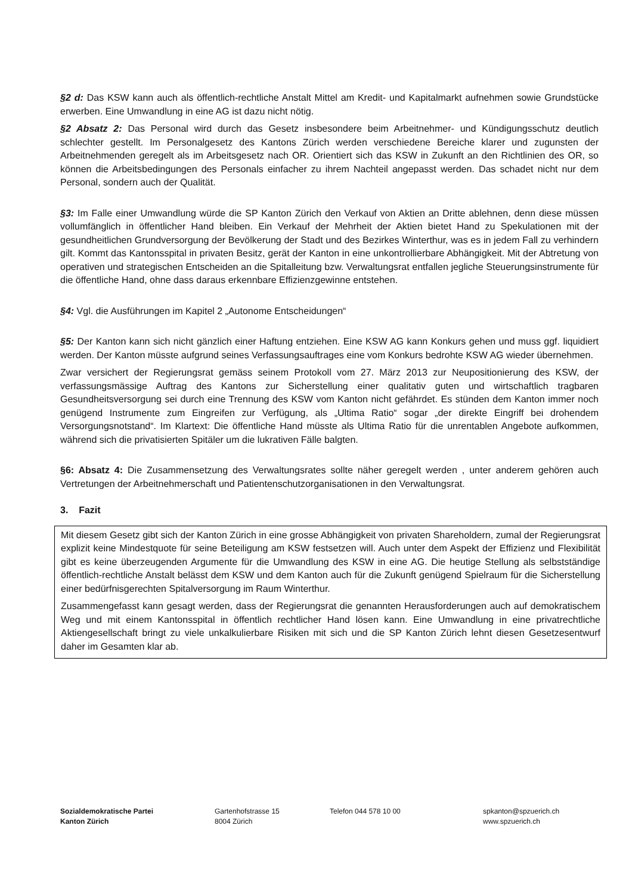§2 d: Das KSW kann auch als öffentlich-rechtliche Anstalt Mittel am Kredit- und Kapitalmarkt aufnehmen sowie Grundstücke erwerben. Eine Umwandlung in eine AG ist dazu nicht nötig.
§2 Absatz 2: Das Personal wird durch das Gesetz insbesondere beim Arbeitnehmer- und Kündigungsschutz deutlich schlechter gestellt. Im Personalgesetz des Kantons Zürich werden verschiedene Bereiche klarer und zugunsten der Arbeitnehmenden geregelt als im Arbeitsgesetz nach OR. Orientiert sich das KSW in Zukunft an den Richtlinien des OR, so können die Arbeitsbedingungen des Personals einfacher zu ihrem Nachteil angepasst werden. Das schadet nicht nur dem Personal, sondern auch der Qualität.
§3: Im Falle einer Umwandlung würde die SP Kanton Zürich den Verkauf von Aktien an Dritte ablehnen, denn diese müssen vollumfänglich in öffentlicher Hand bleiben. Ein Verkauf der Mehrheit der Aktien bietet Hand zu Spekulationen mit der gesundheitlichen Grundversorgung der Bevölkerung der Stadt und des Bezirkes Winterthur, was es in jedem Fall zu verhindern gilt. Kommt das Kantonsspital in privaten Besitz, gerät der Kanton in eine unkontrollierbare Abhängigkeit. Mit der Abtretung von operativen und strategischen Entscheiden an die Spitalleitung bzw. Verwaltungsrat entfallen jegliche Steuerungsinstrumente für die öffentliche Hand, ohne dass daraus erkennbare Effizienzgewinne entstehen.
§4: Vgl. die Ausführungen im Kapitel 2 „Autonome Entscheidungen“
§5: Der Kanton kann sich nicht gänzlich einer Haftung entziehen. Eine KSW AG kann Konkurs gehen und muss ggf. liquidiert werden. Der Kanton müsste aufgrund seines Verfassungsauftrages eine vom Konkurs bedrohte KSW AG wieder übernehmen.
Zwar versichert der Regierungsrat gemäss seinem Protokoll vom 27. März 2013 zur Neupositionierung des KSW, der verfassungsmässige Auftrag des Kantons zur Sicherstellung einer qualitativ guten und wirtschaftlich tragbaren Gesundheitsversorgung sei durch eine Trennung des KSW vom Kanton nicht gefährdet. Es stünden dem Kanton immer noch genügend Instrumente zum Eingreifen zur Verfügung, als „Ultima Ratio“ sogar „der direkte Eingriff bei drohendem Versorgungsnotstand“. Im Klartext: Die öffentliche Hand müsste als Ultima Ratio für die unrentablen Angebote aufkommen, während sich die privatisierten Spitäler um die lukrativen Fälle balgten.
§6: Absatz 4: Die Zusammensetzung des Verwaltungsrates sollte näher geregelt werden , unter anderem gehören auch Vertretungen der Arbeitnehmerschaft und Patientenschutzorganisationen in den Verwaltungsrat.
3. Fazit
Mit diesem Gesetz gibt sich der Kanton Zürich in eine grosse Abhängigkeit von privaten Shareholdern, zumal der Regierungsrat explizit keine Mindestquote für seine Beteiligung am KSW festsetzen will. Auch unter dem Aspekt der Effizienz und Flexibilität gibt es keine überzeugenden Argumente für die Umwandlung des KSW in eine AG. Die heutige Stellung als selbstständige öffentlich-rechtliche Anstalt belässt dem KSW und dem Kanton auch für die Zukunft genügend Spielraum für die Sicherstellung einer bedürfnisgerechten Spitalversorgung im Raum Winterthur.
Zusammengefasst kann gesagt werden, dass der Regierungsrat die genannten Herausforderungen auch auf demokratischem Weg und mit einem Kantonsspital in öffentlich rechtlicher Hand lösen kann. Eine Umwandlung in eine privatrechtliche Aktiengesellschaft bringt zu viele unkalkulierbare Risiken mit sich und die SP Kanton Zürich lehnt diesen Gesetzesentwurf daher im Gesamten klar ab.
Sozialdemokratische Partei
Kanton Zürich
Gartenhofstrasse 15
8004 Zürich
Telefon 044 578 10 00 spkanton@spzuerich.ch
www.spzuerich.ch